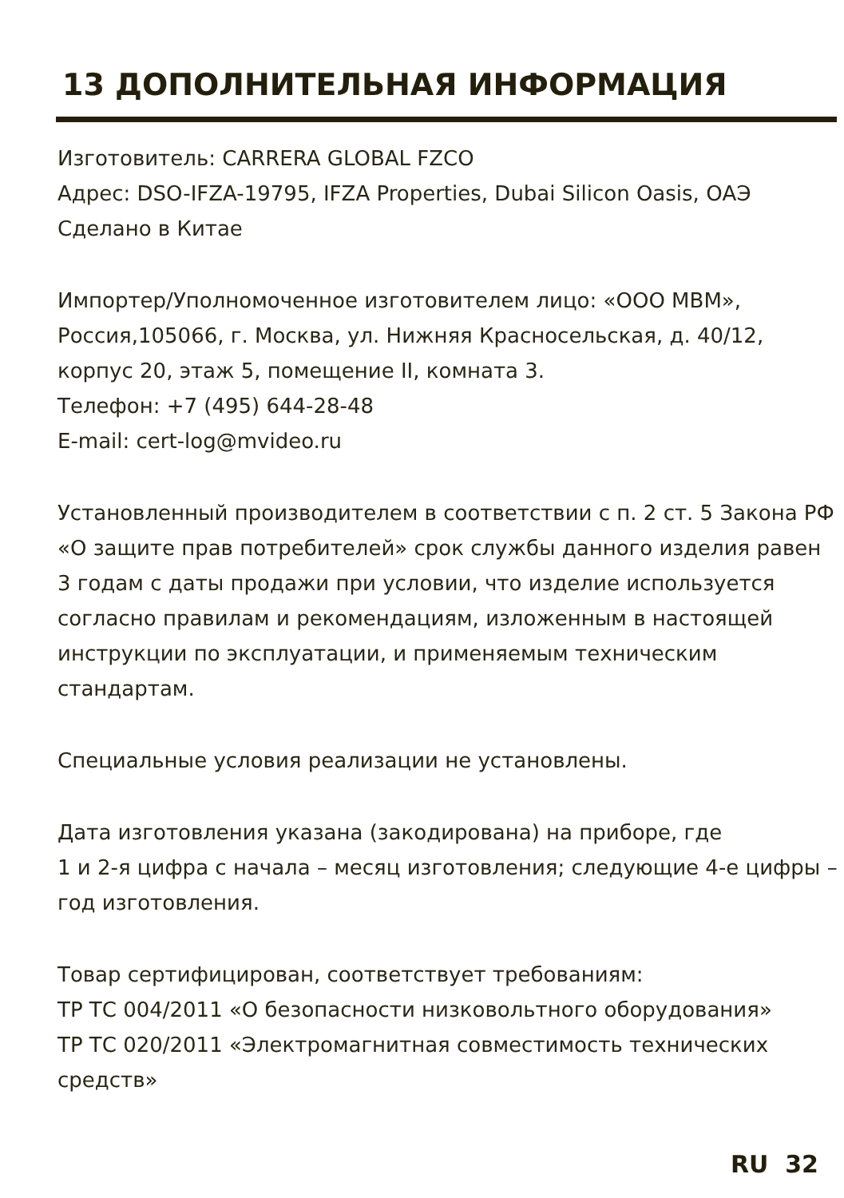13 ДОПОЛНИТЕЛЬНАЯ ИНФОРМАЦИЯ
Изготовитель: CARRERA GLOBAL FZCO
Адрес: DSO-IFZA-19795, IFZA Properties, Dubai Silicon Oasis, ОАЭ
Сделано в Китае
Импортер/Уполномоченное изготовителем лицо: «ООО МВМ», Россия,105066, г. Москва, ул. Нижняя Красносельская, д. 40/12, корпус 20, этаж 5, помещение II, комната 3.
Телефон: +7 (495) 644-28-48
E-mail: cert-log@mvideo.ru
Установленный производителем в соответствии с п. 2 ст. 5 Закона РФ «О защите прав потребителей» срок службы данного изделия равен 3 годам с даты продажи при условии, что изделие используется согласно правилам и рекомендациям, изложенным в настоящей инструкции по эксплуатации, и применяемым техническим стандартам.
Специальные условия реализации не установлены.
Дата изготовления указана (закодирована) на приборе, где
1 и 2-я цифра с начала – месяц изготовления; следующие 4-е цифры – год изготовления.
Товар сертифицирован, соответствует требованиям:
ТР ТС 004/2011 «О безопасности низковольтного оборудования»
ТР ТС 020/2011 «Электромагнитная совместимость технических средств»
RU 32